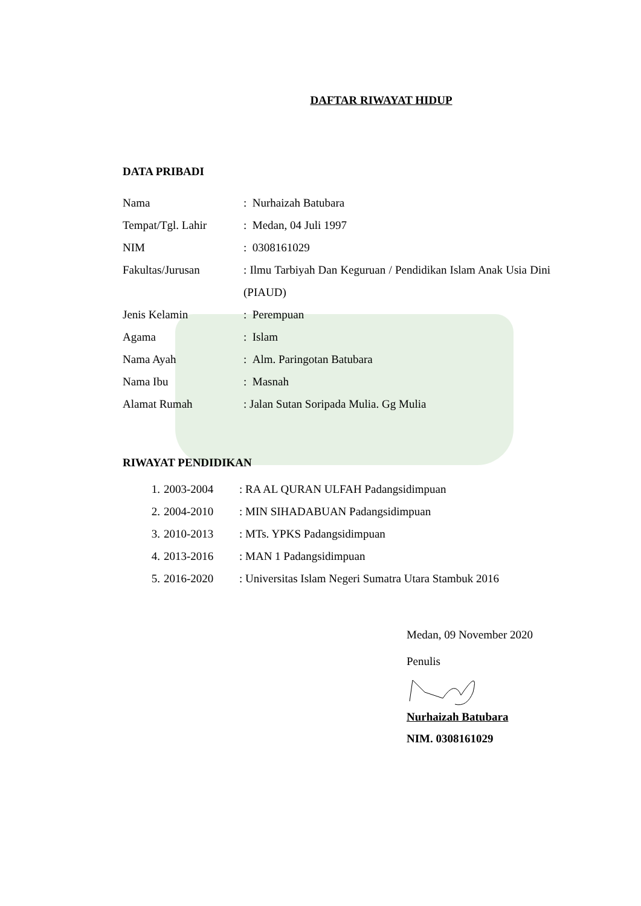DAFTAR RIWAYAT HIDUP
DATA PRIBADI
Nama : Nurhaizah Batubara
Tempat/Tgl. Lahir : Medan, 04 Juli 1997
NIM : 0308161029
Fakultas/Jurusan : Ilmu Tarbiyah Dan Keguruan / Pendidikan Islam Anak Usia Dini (PIAUD)
Jenis Kelamin : Perempuan
Agama : Islam
Nama Ayah : Alm. Paringotan Batubara
Nama Ibu : Masnah
Alamat Rumah : Jalan Sutan Soripada Mulia. Gg Mulia
RIWAYAT PENDIDIKAN
1. 2003-2004 : RA AL QURAN ULFAH Padangsidimpuan
2. 2004-2010 : MIN SIHADABUAN Padangsidimpuan
3. 2010-2013 : MTs. YPKS Padangsidimpuan
4. 2013-2016 : MAN 1 Padangsidimpuan
5. 2016-2020 : Universitas Islam Negeri Sumatra Utara Stambuk 2016
Medan, 09 November 2020
Penulis
Nurhaizah Batubara
NIM. 0308161029